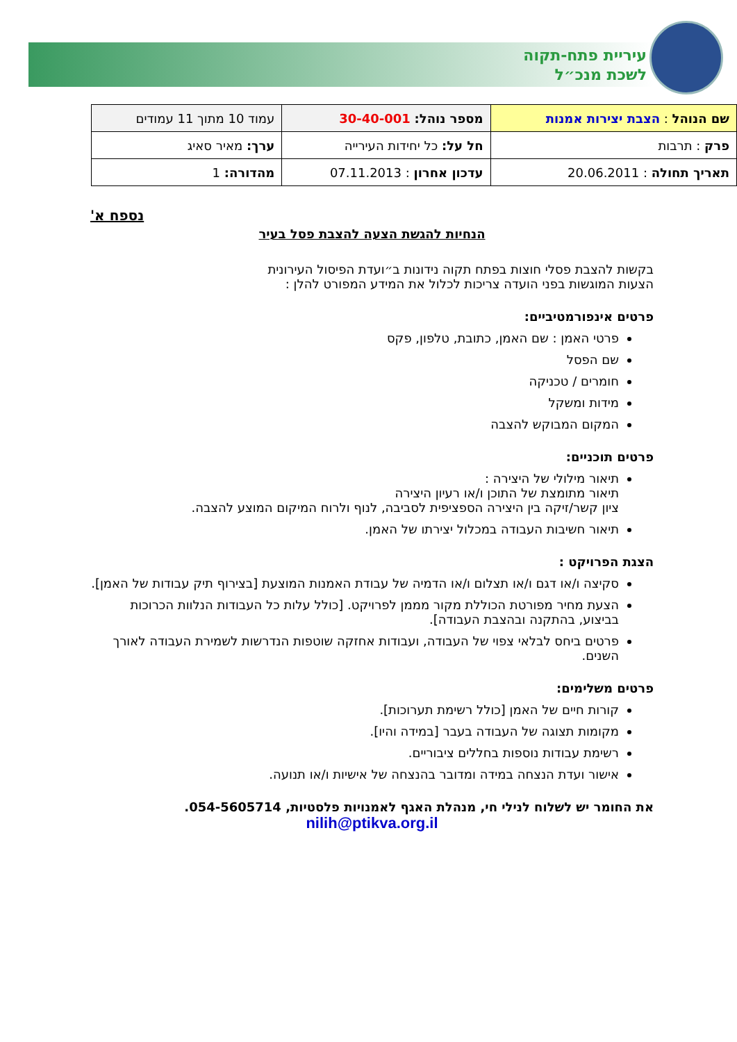עיריית פתח-תקוה
לשכת מנכ״ל
| שם הנוהל : הצבת יצירות אמנות | מספר נוהל: 30-40-001 | עמוד 10 מתוך 11 עמודים |
| פרק : תרבות | חל על: כל יחידות העירייה | ערך: מאיר סאיג |
| תאריך תחולה : 20.06.2011 | עדכון אחרון : 07.11.2013 | מהדורה: 1 |
נספח א'
הנחיות להגשת הצעה להצבת פסל בעיר
בקשות להצבת פסלי חוצות בפתח תקוה נידונות ב״ועדת הפיסול העירונית
הצעות המוגשות בפני הועדה צריכות לכלול את המידע המפורט להלן :
פרטים אינפורמטיביים:
פרטי האמן : שם האמן, כתובת, טלפון, פקס
שם הפסל
חומרים / טכניקה
מידות ומשקל
המקום המבוקש להצבה
פרטים תוכניים:
תיאור מילולי של היצירה :
תיאור מתומצת של התוכן ו/או רעיון היצירה
ציון קשר/זיקה בין היצירה הספציפית לסביבה, לנוף ולרוח המיקום המוצע להצבה.
תיאור חשיבות העבודה במכלול יצירתו של האמן.
הצגת הפרויקט :
סקיצה ו/או דגם ו/או תצלום ו/או הדמיה של עבודת האמנות המוצעת [בצירוף תיק עבודות של האמן].
הצעת מחיר מפורטת הכוללת מקור מממן לפרויקט. [כולל עלות כל העבודות הנלוות הכרוכות בביצוע, בהתקנה ובהצבת העבודה].
פרטים ביחס לבלאי צפוי של העבודה, ועבודות אחזקה שוטפות הנדרשות לשמירת העבודה לאורך השנים.
פרטים משלימים:
קורות חיים של האמן [כולל רשימת תערוכות].
מקומות תצוגה של העבודה בעבר [במידה והיו].
רשימת עבודות נוספות בחללים ציבוריים.
אישור ועדת הנצחה במידה ומדובר בהנצחה של אישיות ו/או תנועה.
את החומר יש לשלוח לנילי חי, מנהלת האגף לאמנויות פלסטיות, 054-5605714.
nilih@ptikva.org.il